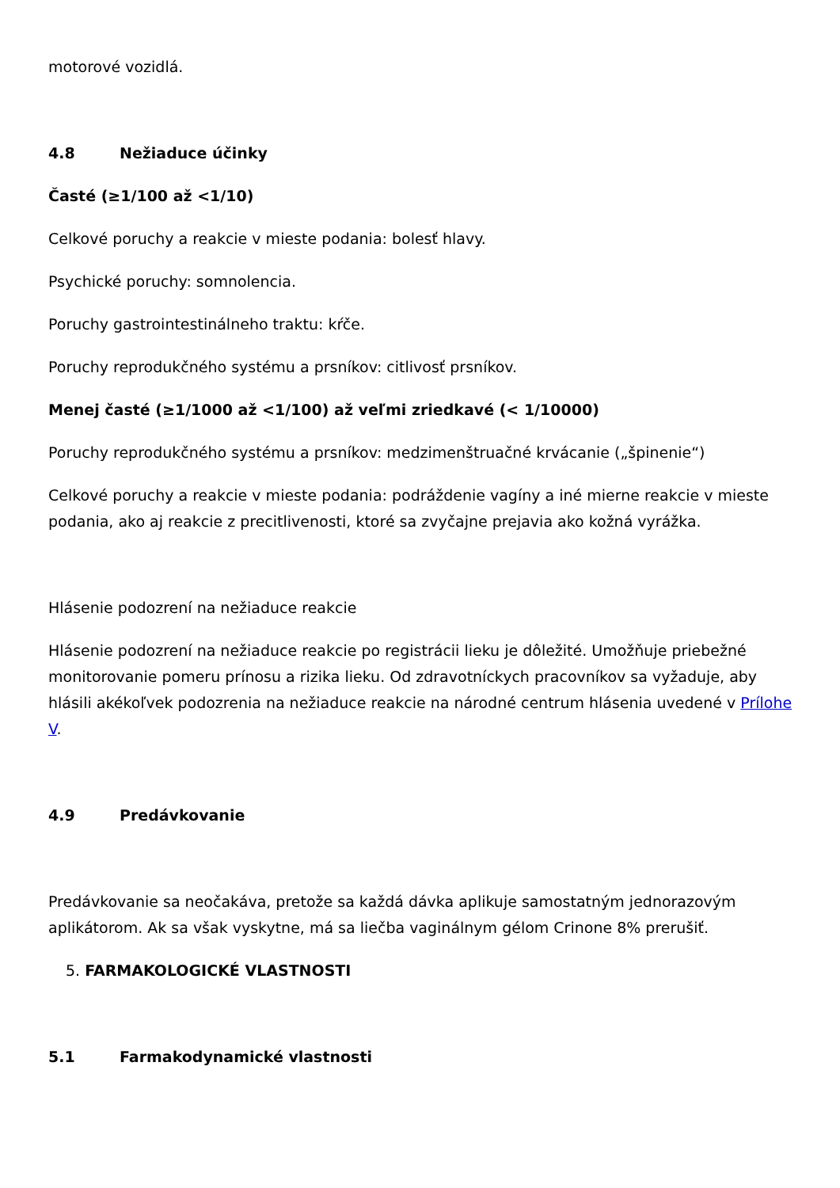motorové vozidlá.
4.8 Nežiaduce účinky
Časté (≥1/100 až <1/10)
Celkové poruchy a reakcie v mieste podania: bolesť hlavy.
Psychické poruchy: somnolencia.
Poruchy gastrointestinálneho traktu: kŕče.
Poruchy reprodukčného systému a prsníkov: citlivosť prsníkov.
Menej časté (≥1/1000 až <1/100) až veľmi zriedkavé (< 1/10000)
Poruchy reprodukčného systému a prsníkov: medzimenštruačné krvácanie („špinenie“)
Celkové poruchy a reakcie v mieste podania: podráždenie vagíny a iné mierne reakcie v mieste podania, ako aj reakcie z precitlivenosti, ktoré sa zvyčajne prejavia ako kožná vyrážka.
Hlásenie podozrení na nežiaduce reakcie
Hlásenie podozrení na nežiaduce reakcie po registrácii lieku je dôležité. Umožňuje priebežné monitorovanie pomeru prínosu a rizika lieku. Od zdravotníckych pracovníkov sa vyžaduje, aby hlásili akékoľvek podozrenia na nežiaduce reakcie na národné centrum hlásenia uvedené v Prílohe V.
4.9 Predávkovanie
Predávkovanie sa neočakáva, pretože sa každá dávka aplikuje samostatným jednorazovým aplikátorom. Ak sa však vyskytne, má sa liečba vaginálnym gélom Crinone 8% prerušiť.
5. FARMAKOLOGICKÉ VLASTNOSTI
5.1 Farmakodynamické vlastnosti